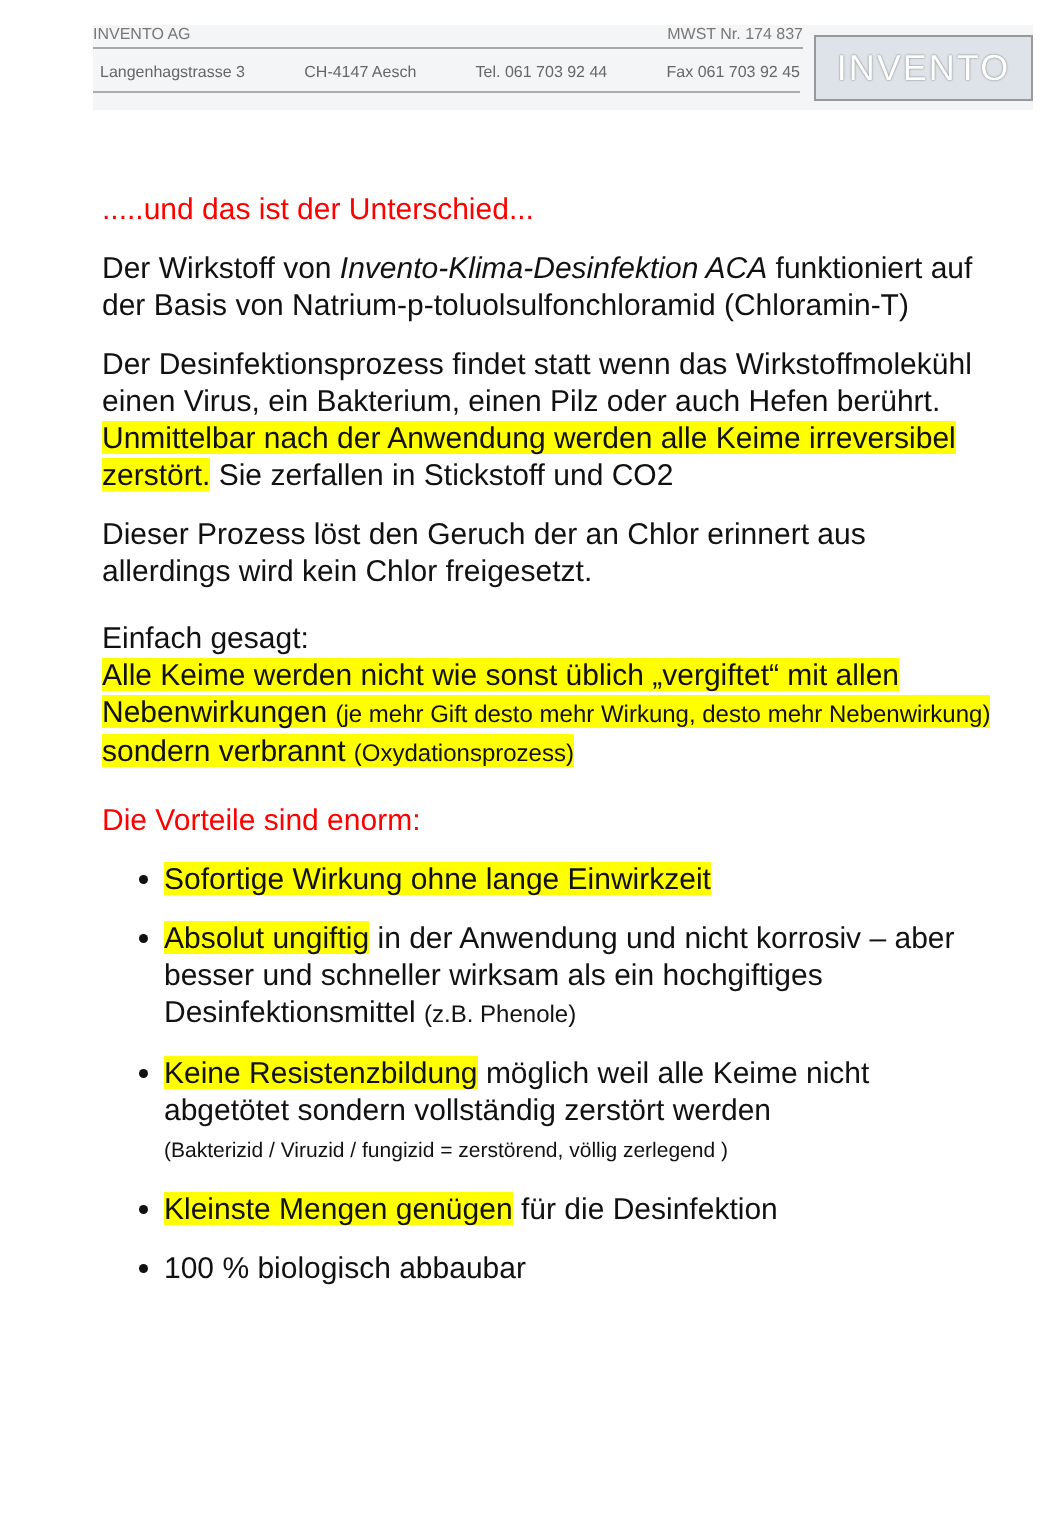INVENTO AG MWST Nr. 174 837
Langenhagstrasse 3 CH-4147 Aesch Tel. 061 703 92 44 Fax 061 703 92 45
INVENTO
.....und das ist der Unterschied...
Der Wirkstoff von Invento-Klima-Desinfektion ACA funktioniert auf der Basis von Natrium-p-toluolsulfonchloramid (Chloramin-T)
Der Desinfektionsprozess findet statt wenn das Wirkstoffmolekühl einen Virus, ein Bakterium, einen Pilz oder auch Hefen berührt.
Unmittelbar nach der Anwendung werden alle Keime irreversibel zerstört. Sie zerfallen in Stickstoff und CO2
Dieser Prozess löst den Geruch der an Chlor erinnert aus allerdings wird kein Chlor freigesetzt.
Einfach gesagt:
Alle Keime werden nicht wie sonst üblich „vergiftet“ mit allen Nebenwirkungen (je mehr Gift desto mehr Wirkung, desto mehr Nebenwirkung) sondern verbrannt (Oxydationsprozess)
Die Vorteile sind enorm:
Sofortige Wirkung ohne lange Einwirkzeit
Absolut ungiftig in der Anwendung und nicht korrosiv – aber besser und schneller wirksam als ein hochgiftiges Desinfektionsmittel (z.B. Phenole)
Keine Resistenzbildung möglich weil alle Keime nicht abgetötet sondern vollständig zerstört werden
(Bakterizid / Viruzid / fungizid = zerstörend, völlig zerlegend )
Kleinste Mengen genügen für die Desinfektion
100 % biologisch abbaubar